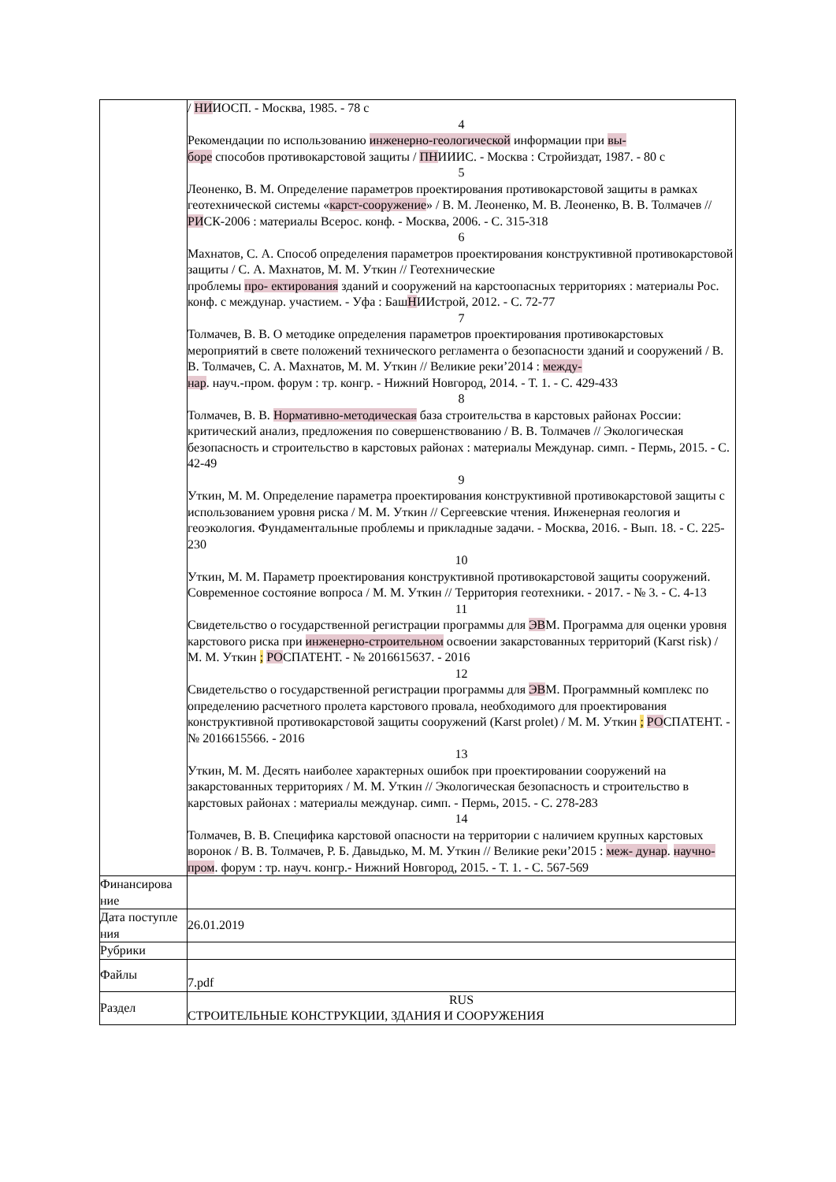| | / НИ ИОСП. - Москва, 1985. - 78 с 4 Рекомендации по использованию инженерно-геологической информации при вы- боре способов противокарстовой защиты / ПН ИИИС. - Москва : Стройиздат, 1987. - 80 с 5 Леоненко, В. М. Определение параметров проектирования противокарстовой защиты в рамках геотехнической системы « карст-сооружение » / В. М. Леоненко, М. В. Леоненко, В. В. Толмачев // РИ СК-2006 : материалы Всерос. конф. - Москва, 2006. - С. 315-318 6 Махнатов, С. А. Способ определения параметров проектирования конструктивной противокарстовой защиты / С. А. Махнатов, М. М. Уткин // Геотехнические проблемы про- ектирования зданий и сооружений на карстоопасных территориях : материалы Рос. конф. с междунар. участием. - Уфа : Баш Н ИИстрой, 2012. - С. 72-77 7 Толмачев, В. В. О методике определения параметров проектирования противокарстовых мероприятий в свете положений технического регламента о безопасности зданий и сооружений / В. В. Толмачев, С. А. Махнатов, М. М. Уткин // Великие реки’2014 : между- нар . науч.-пром. форум : тр. конгр. - Нижний Новгород, 2014. - Т. 1. - С. 429-433 8 Толмачев, В. В. Нормативно-методическая база строительства в карстовых районах России: критический анализ, предложения по совершенствованию / В. В. Толмачев // Экологическая безопасность и строительство в карстовых районах : материалы Междунар. симп. - Пермь, 2015. - С. 42-49 9 Уткин, М. М. Определение параметра проектирования конструктивной противокарстовой защиты с использованием уровня риска / М. М. Уткин // Сергеевские чтения. Инженерная геология и геоэкология. Фундаментальные проблемы и прикладные задачи. - Москва, 2016. - Вып. 18. - С. 225-230 10 Уткин, М. М. Параметр проектирования конструктивной противокарстовой защиты сооружений. Современное состояние вопроса / М. М. Уткин // Территория геотехники. - 2017. - № 3. - С. 4-13 11 Свидетельство о государственной регистрации программы для ЭВ М. Программа для оценки уровня карстового риска при инженерно-строительном освоении закарстованных территорий (Karst risk) / М. М. Уткин ; РО СПАТЕНТ. - № 2016615637. - 2016 12 Свидетельство о государственной регистрации программы для ЭВ М. Программный комплекс по определению расчетного пролета карстового провала, необходимого для проектирования конструктивной противокарстовой защиты сооружений (Karst prolet) / М. М. Уткин ; РО СПАТЕНТ. - № 2016615566. - 2016 13 Уткин, М. М. Десять наиболее характерных ошибок при проектировании сооружений на закарстованных территориях / М. М. Уткин // Экологическая безопасность и строительство в карстовых районах : материалы междунар. симп. - Пермь, 2015. - С. 278-283 14 Толмачев, В. В. Специфика карстовой опасности на территории с наличием крупных карстовых воронок / В. В. Толмачев, Р. Б. Давыдько, М. М. Уткин // Великие реки’2015 : меж- дунар . научно-пром . форум : тр. науч. конгр.- Нижний Новгород, 2015. - Т. 1. - С. 567-569 |
| Финансирова ние | |
| Дата поступле ния | 26.01.2019 |
| Рубрики | |
| Файлы | 7.pdf |
| Раздел | RUS СТРОИТЕЛЬНЫЕ КОНСТРУКЦИИ, ЗДАНИЯ И СООРУЖЕНИЯ |